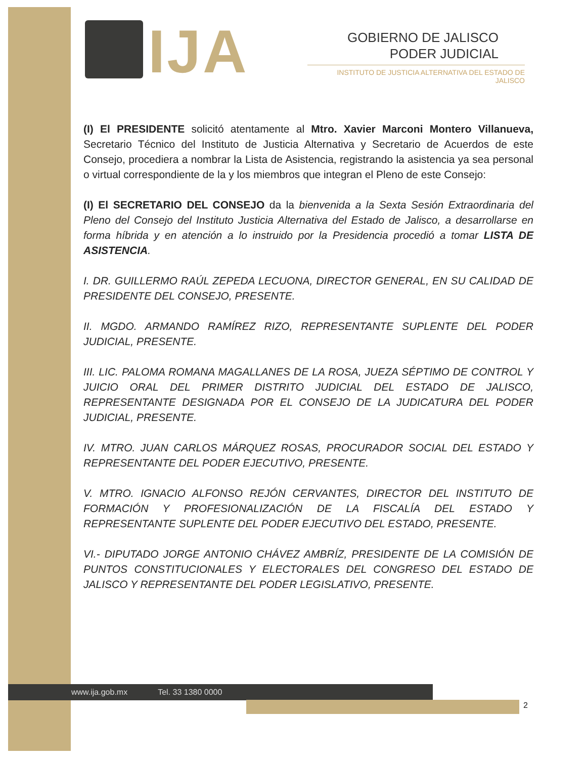IJA
GOBIERNO DE JALISCO
PODER JUDICIAL
INSTITUTO DE JUSTICIA ALTERNATIVA DEL ESTADO DE JALISCO
(I) El PRESIDENTE solicitó atentamente al Mtro. Xavier Marconi Montero Villanueva, Secretario Técnico del Instituto de Justicia Alternativa y Secretario de Acuerdos de este Consejo, procediera a nombrar la Lista de Asistencia, registrando la asistencia ya sea personal o virtual correspondiente de la y los miembros que integran el Pleno de este Consejo:
(I) El SECRETARIO DEL CONSEJO da la bienvenida a la Sexta Sesión Extraordinaria del Pleno del Consejo del Instituto Justicia Alternativa del Estado de Jalisco, a desarrollarse en forma híbrida y en atención a lo instruido por la Presidencia procedió a tomar LISTA DE ASISTENCIA.
I. DR. GUILLERMO RAÚL ZEPEDA LECUONA, DIRECTOR GENERAL, EN SU CALIDAD DE PRESIDENTE DEL CONSEJO, PRESENTE.
II. MGDO. ARMANDO RAMÍREZ RIZO, REPRESENTANTE SUPLENTE DEL PODER JUDICIAL, PRESENTE.
III. LIC. PALOMA ROMANA MAGALLANES DE LA ROSA, JUEZA SÉPTIMO DE CONTROL Y JUICIO ORAL DEL PRIMER DISTRITO JUDICIAL DEL ESTADO DE JALISCO, REPRESENTANTE DESIGNADA POR EL CONSEJO DE LA JUDICATURA DEL PODER JUDICIAL, PRESENTE.
IV. MTRO. JUAN CARLOS MÁRQUEZ ROSAS, PROCURADOR SOCIAL DEL ESTADO Y REPRESENTANTE DEL PODER EJECUTIVO, PRESENTE.
V. MTRO. IGNACIO ALFONSO REJÓN CERVANTES, DIRECTOR DEL INSTITUTO DE FORMACIÓN Y PROFESIONALIZACIÓN DE LA FISCALÍA DEL ESTADO Y REPRESENTANTE SUPLENTE DEL PODER EJECUTIVO DEL ESTADO, PRESENTE.
VI.- DIPUTADO JORGE ANTONIO CHÁVEZ AMBRÍZ, PRESIDENTE DE LA COMISIÓN DE PUNTOS CONSTITUCIONALES Y ELECTORALES DEL CONGRESO DEL ESTADO DE JALISCO Y REPRESENTANTE DEL PODER LEGISLATIVO, PRESENTE.
www.ija.gob.mx Tel. 33 1380 0000
2